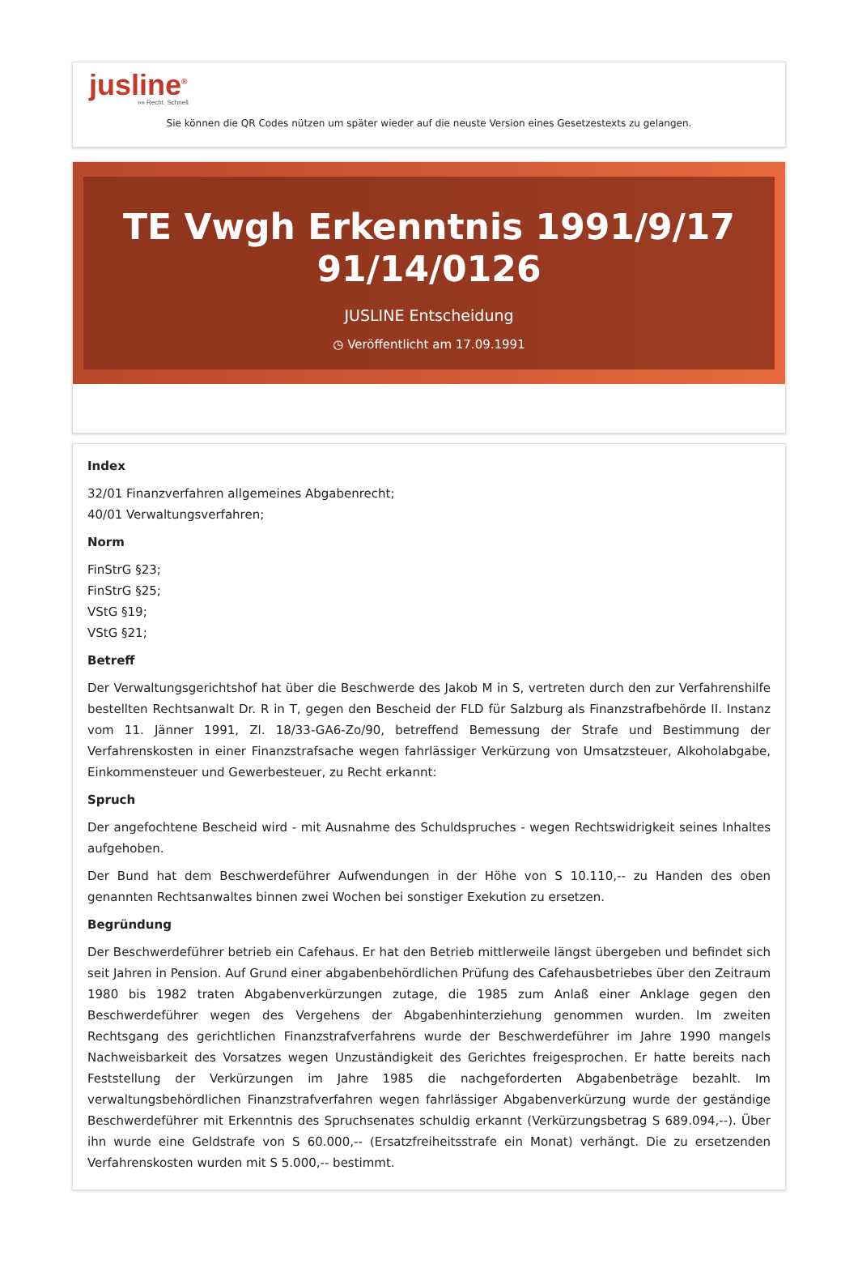jusline<sup>®</sup>
»» Recht. Schnell
Sie können die QR Codes nützen um später wieder auf die neuste Version eines Gesetzestexts zu gelangen.
TE Vwgh Erkenntnis 1991/9/17 91/14/0126
JUSLINE Entscheidung
◷ Veröffentlicht am 17.09.1991
Index
32/01 Finanzverfahren allgemeines Abgabenrecht;
40/01 Verwaltungsverfahren;
Norm
FinStrG §23;
FinStrG §25;
VStG §19;
VStG §21;
Betreff
Der Verwaltungsgerichtshof hat über die Beschwerde des Jakob M in S, vertreten durch den zur Verfahrenshilfe bestellten Rechtsanwalt Dr. R in T, gegen den Bescheid der FLD für Salzburg als Finanzstrafbehörde II. Instanz vom 11. Jänner 1991, Zl. 18/33-GA6-Zo/90, betreffend Bemessung der Strafe und Bestimmung der Verfahrenskosten in einer Finanzstrafsache wegen fahrlässiger Verkürzung von Umsatzsteuer, Alkoholabgabe, Einkommensteuer und Gewerbesteuer, zu Recht erkannt:
Spruch
Der angefochtene Bescheid wird - mit Ausnahme des Schuldspruches - wegen Rechtswidrigkeit seines Inhaltes aufgehoben.
Der Bund hat dem Beschwerdeführer Aufwendungen in der Höhe von S 10.110,-- zu Handen des oben genannten Rechtsanwaltes binnen zwei Wochen bei sonstiger Exekution zu ersetzen.
Begründung
Der Beschwerdeführer betrieb ein Cafehaus. Er hat den Betrieb mittlerweile längst übergeben und befindet sich seit Jahren in Pension. Auf Grund einer abgabenbehördlichen Prüfung des Cafehausbetriebes über den Zeitraum 1980 bis 1982 traten Abgabenverkürzungen zutage, die 1985 zum Anlaß einer Anklage gegen den Beschwerdeführer wegen des Vergehens der Abgabenhinterziehung genommen wurden. Im zweiten Rechtsgang des gerichtlichen Finanzstrafverfahrens wurde der Beschwerdeführer im Jahre 1990 mangels Nachweisbarkeit des Vorsatzes wegen Unzuständigkeit des Gerichtes freigesprochen. Er hatte bereits nach Feststellung der Verkürzungen im Jahre 1985 die nachgeforderten Abgabenbeträge bezahlt. Im verwaltungsbehördlichen Finanzstrafverfahren wegen fahrlässiger Abgabenverkürzung wurde der geständige Beschwerdeführer mit Erkenntnis des Spruchsenates schuldig erkannt (Verkürzungsbetrag S 689.094,--). Über ihn wurde eine Geldstrafe von S 60.000,-- (Ersatzfreiheitsstrafe ein Monat) verhängt. Die zu ersetzenden Verfahrenskosten wurden mit S 5.000,-- bestimmt.